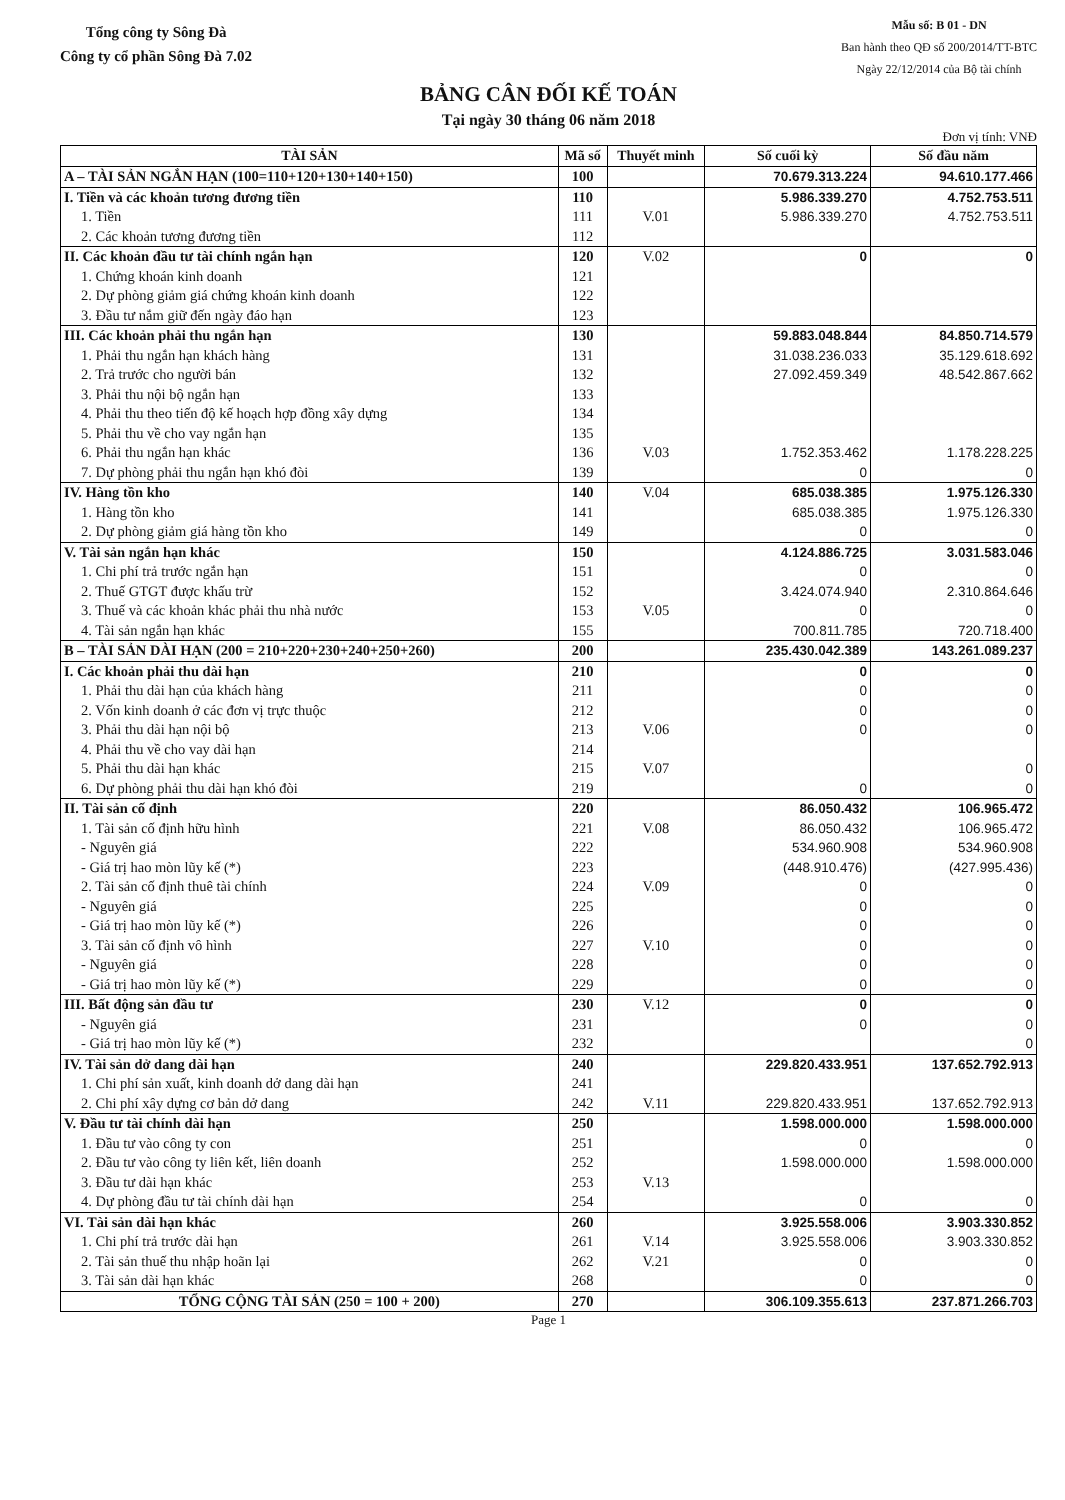Tổng công ty Sông Đà
Công ty cổ phần Sông Đà 7.02
Mẫu số: B 01 - DN
Ban hành theo QĐ số 200/2014/TT-BTC
Ngày 22/12/2014 của Bộ tài chính
BẢNG CÂN ĐỐI KẾ TOÁN
Tại ngày 30 tháng 06 năm 2018
Đơn vị tính: VNĐ
| TÀI SẢN | Mã số | Thuyết minh | Số cuối kỳ | Số đầu năm |
| --- | --- | --- | --- | --- |
| A – TÀI SẢN NGẮN HẠN (100=110+120+130+140+150) | 100 | | 70.679.313.224 | 94.610.177.466 |
| I. Tiền và các khoản tương đương tiền | 110 | | 5.986.339.270 | 4.752.753.511 |
| 1. Tiền | 111 | V.01 | 5.986.339.270 | 4.752.753.511 |
| 2. Các khoản tương đương tiền | 112 | | | |
| II. Các khoản đầu tư tài chính ngắn hạn | 120 | V.02 | 0 | 0 |
| 1. Chứng khoán kinh doanh | 121 | | | |
| 2. Dự phòng giảm giá chứng khoán kinh doanh | 122 | | | |
| 3. Đầu tư nắm giữ đến ngày đáo hạn | 123 | | | |
| III. Các khoản phải thu ngắn hạn | 130 | | 59.883.048.844 | 84.850.714.579 |
| 1. Phải thu ngắn hạn khách hàng | 131 | | 31.038.236.033 | 35.129.618.692 |
| 2. Trả trước cho người bán | 132 | | 27.092.459.349 | 48.542.867.662 |
| 3. Phải thu nội bộ ngắn hạn | 133 | | | |
| 4. Phải thu theo tiến độ kế hoạch hợp đồng xây dựng | 134 | | | |
| 5. Phải thu về cho vay ngắn hạn | 135 | | | |
| 6. Phải thu ngắn hạn khác | 136 | V.03 | 1.752.353.462 | 1.178.228.225 |
| 7. Dự phòng phải thu ngắn hạn khó đòi | 139 | | 0 | 0 |
| IV. Hàng tồn kho | 140 | V.04 | 685.038.385 | 1.975.126.330 |
| 1. Hàng tồn kho | 141 | | 685.038.385 | 1.975.126.330 |
| 2. Dự phòng giảm giá hàng tồn kho | 149 | | 0 | 0 |
| V. Tài sản ngắn hạn khác | 150 | | 4.124.886.725 | 3.031.583.046 |
| 1. Chi phí trả trước ngắn hạn | 151 | | 0 | 0 |
| 2. Thuế GTGT được khấu trừ | 152 | | 3.424.074.940 | 2.310.864.646 |
| 3. Thuế và các khoản khác phải thu nhà nước | 153 | V.05 | 0 | 0 |
| 4. Tài sản ngắn hạn khác | 155 | | 700.811.785 | 720.718.400 |
| B – TÀI SẢN DÀI HẠN (200 = 210+220+230+240+250+260) | 200 | | 235.430.042.389 | 143.261.089.237 |
| I. Các khoản phải thu dài hạn | 210 | | 0 | 0 |
| 1. Phải thu dài hạn của khách hàng | 211 | | 0 | 0 |
| 2. Vốn kinh doanh ở các đơn vị trực thuộc | 212 | | 0 | 0 |
| 3. Phải thu dài hạn nội bộ | 213 | V.06 | 0 | 0 |
| 4. Phải thu về cho vay dài hạn | 214 | | | |
| 5. Phải thu dài hạn khác | 215 | V.07 | | 0 |
| 6. Dự phòng phải thu dài hạn khó đòi | 219 | | 0 | 0 |
| II. Tài sản cố định | 220 | | 86.050.432 | 106.965.472 |
| 1. Tài sản cố định hữu hình | 221 | V.08 | 86.050.432 | 106.965.472 |
| - Nguyên giá | 222 | | 534.960.908 | 534.960.908 |
| - Giá trị hao mòn lũy kế (*) | 223 | | (448.910.476) | (427.995.436) |
| 2. Tài sản cố định thuê tài chính | 224 | V.09 | 0 | 0 |
| - Nguyên giá | 225 | | 0 | 0 |
| - Giá trị hao mòn lũy kế (*) | 226 | | 0 | 0 |
| 3. Tài sản cố định vô hình | 227 | V.10 | 0 | 0 |
| - Nguyên giá | 228 | | 0 | 0 |
| - Giá trị hao mòn lũy kế (*) | 229 | | 0 | 0 |
| III. Bất động sản đầu tư | 230 | V.12 | 0 | 0 |
| - Nguyên giá | 231 | | 0 | 0 |
| - Giá trị hao mòn lũy kế (*) | 232 | | | 0 |
| IV. Tài sản dở dang dài hạn | 240 | | 229.820.433.951 | 137.652.792.913 |
| 1. Chi phí sản xuất, kinh doanh dở dang dài hạn | 241 | | | |
| 2. Chi phí xây dựng cơ bản dở dang | 242 | V.11 | 229.820.433.951 | 137.652.792.913 |
| V. Đầu tư tài chính dài hạn | 250 | | 1.598.000.000 | 1.598.000.000 |
| 1. Đầu tư vào công ty con | 251 | | 0 | 0 |
| 2. Đầu tư vào công ty liên kết, liên doanh | 252 | | 1.598.000.000 | 1.598.000.000 |
| 3. Đầu tư dài hạn khác | 253 | V.13 | | |
| 4. Dự phòng đầu tư tài chính dài hạn | 254 | | 0 | 0 |
| VI. Tài sản dài hạn khác | 260 | | 3.925.558.006 | 3.903.330.852 |
| 1. Chi phí trả trước dài hạn | 261 | V.14 | 3.925.558.006 | 3.903.330.852 |
| 2. Tài sản thuế thu nhập hoãn lại | 262 | V.21 | 0 | 0 |
| 3. Tài sản dài hạn khác | 268 | | 0 | 0 |
| TỔNG CỘNG TÀI SẢN (250 = 100 + 200) | 270 | | 306.109.355.613 | 237.871.266.703 |
Page 1